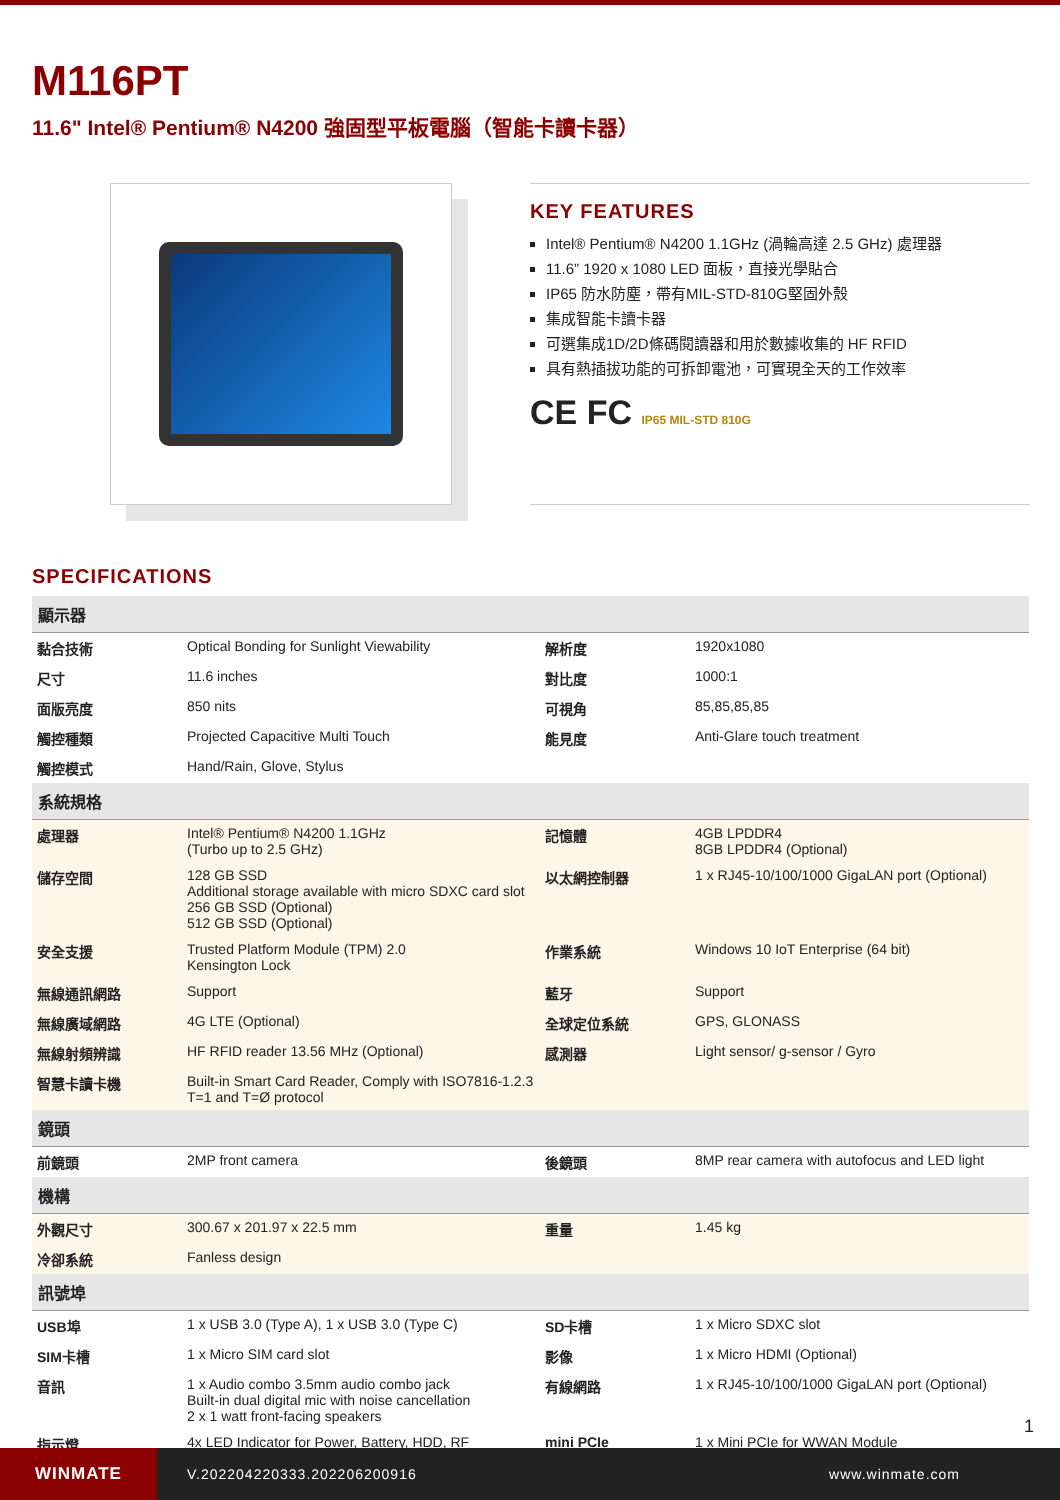M116PT
11.6" Intel® Pentium® N4200 強固型平板電腦（智能卡讀卡器）
KEY FEATURES
Intel® Pentium® N4200 1.1GHz (渦輪高達 2.5 GHz) 處理器
11.6” 1920 x 1080 LED 面板，直接光學貼合
IP65 防水防塵，帶有MIL-STD-810G堅固外殼
集成智能卡讀卡器
可選集成1D/2D條碼閱讀器和用於數據收集的 HF RFID
具有熱插拔功能的可拆卸電池，可實現全天的工作效率
CE FC IP65 MIL-STD 810G
SPECIFICATIONS
| 顯示器 | | | |
| 黏合技術 | Optical Bonding for Sunlight Viewability | 解析度 | 1920x1080 |
| 尺寸 | 11.6 inches | 對比度 | 1000:1 |
| 面版亮度 | 850 nits | 可視角 | 85,85,85,85 |
| 觸控種類 | Projected Capacitive Multi Touch | 能見度 | Anti-Glare touch treatment |
| 觸控模式 | Hand/Rain, Glove, Stylus | | |
| 系統規格 | | | |
| 處理器 | Intel® Pentium® N4200 1.1GHz (Turbo up to 2.5 GHz) | 記憶體 | 4GB LPDDR4 8GB LPDDR4 (Optional) |
| 儲存空間 | 128 GB SSD Additional storage available with micro SDXC card slot 256 GB SSD (Optional) 512 GB SSD (Optional) | 以太網控制器 | 1 x RJ45-10/100/1000 GigaLAN port (Optional) |
| 安全支援 | Trusted Platform Module (TPM) 2.0 Kensington Lock | 作業系統 | Windows 10 IoT Enterprise (64 bit) |
| 無線通訊網路 | Support | 藍牙 | Support |
| 無線廣域網路 | 4G LTE (Optional) | 全球定位系統 | GPS, GLONASS |
| 無線射頻辨識 | HF RFID reader 13.56 MHz (Optional) | 感測器 | Light sensor/ g-sensor / Gyro |
| 智慧卡讀卡機 | Built-in Smart Card Reader, Comply with ISO7816-1.2.3 T=1 and T=Ø protocol | | |
| 鏡頭 | | | |
| 前鏡頭 | 2MP front camera | 後鏡頭 | 8MP rear camera with autofocus and LED light |
| 機構 | | | |
| 外觀尺寸 | 300.67 x 201.97 x 22.5 mm | 重量 | 1.45 kg |
| 冷卻系統 | Fanless design | | |
| 訊號埠 | | | |
| USB埠 | 1 x USB 3.0 (Type A), 1 x USB 3.0 (Type C) | SD卡槽 | 1 x Micro SDXC slot |
| SIM卡槽 | 1 x Micro SIM card slot | 影像 | 1 x Micro HDMI (Optional) |
| 音訊 | 1 x Audio combo 3.5mm audio combo jack Built-in dual digital mic with noise cancellation 2 x 1 watt front-facing speakers | 有線網路 | 1 x RJ45-10/100/1000 GigaLAN port (Optional) |
| 指示燈 | 4x LED Indicator for Power, Battery, HDD, RF | mini PCIe | 1 x Mini PCIe for WWAN Module |
WINMATE
V.202204220333.202206200916 www.winmate.com
1